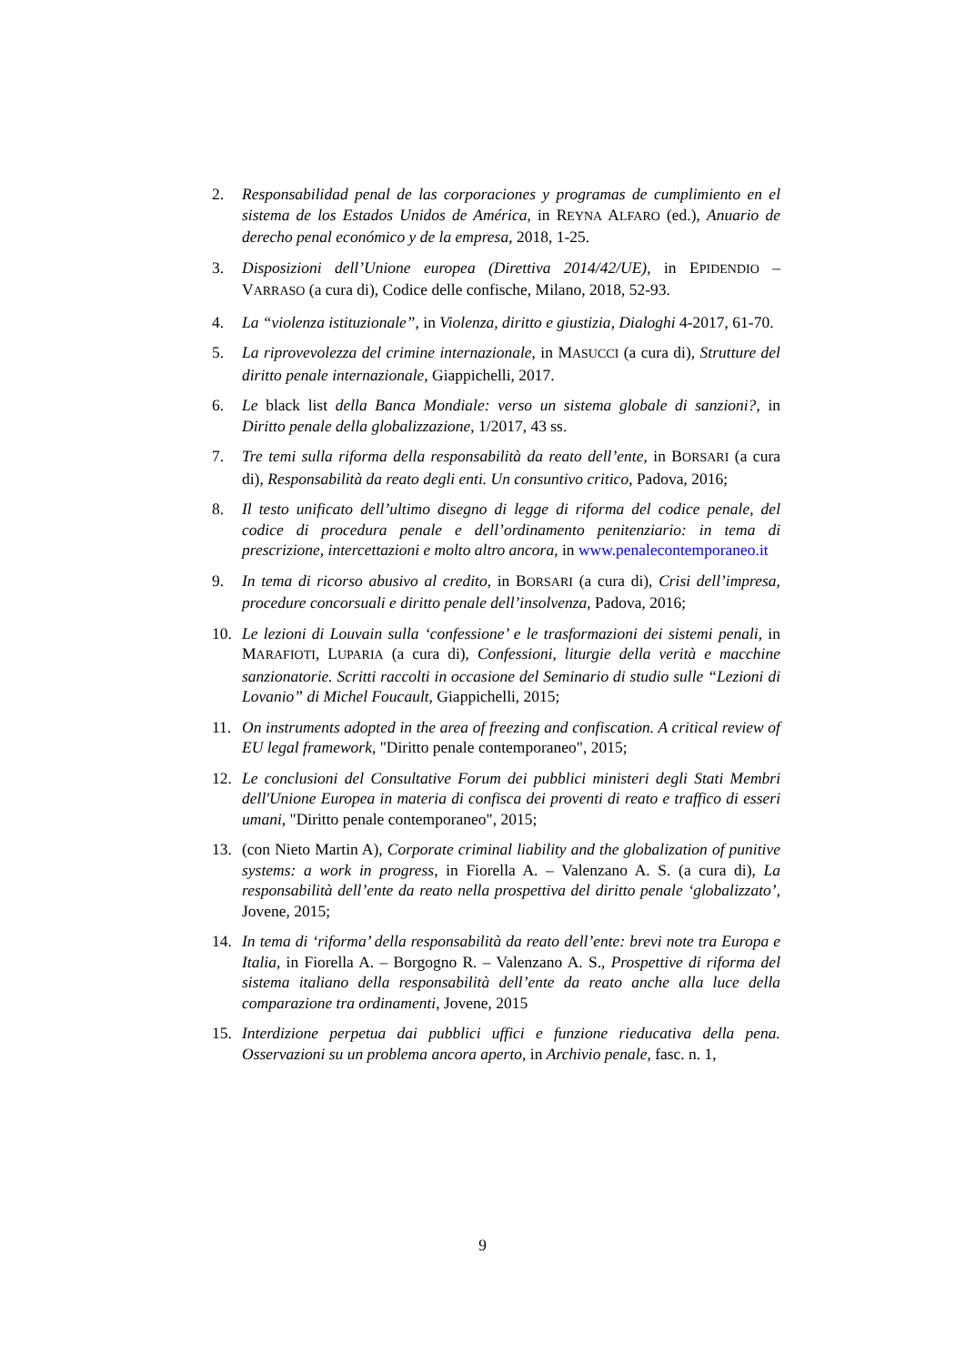2. Responsabilidad penal de las corporaciones y programas de cumplimiento en el sistema de los Estados Unidos de América, in REYNA ALFARO (ed.), Anuario de derecho penal económico y de la empresa, 2018, 1-25.
3. Disposizioni dell’Unione europea (Direttiva 2014/42/UE), in EPIDENDIO – VARRASO (a cura di), Codice delle confische, Milano, 2018, 52-93.
4. La “violenza istituzionale”, in Violenza, diritto e giustizia, Dialoghi 4-2017, 61-70.
5. La riprovevolezza del crimine internazionale, in MASUCCI (a cura di), Strutture del diritto penale internazionale, Giappichelli, 2017.
6. Le black list della Banca Mondiale: verso un sistema globale di sanzioni?, in Diritto penale della globalizzazione, 1/2017, 43 ss.
7. Tre temi sulla riforma della responsabilità da reato dell’ente, in BORSARI (a cura di), Responsabilità da reato degli enti. Un consuntivo critico, Padova, 2016;
8. Il testo unificato dell’ultimo disegno di legge di riforma del codice penale, del codice di procedura penale e dell’ordinamento penitenziario: in tema di prescrizione, intercettazioni e molto altro ancora, in www.penalecontemporaneo.it
9. In tema di ricorso abusivo al credito, in BORSARI (a cura di), Crisi dell’impresa, procedure concorsuali e diritto penale dell’insolvenza, Padova, 2016;
10. Le lezioni di Louvain sulla ‘confessione’ e le trasformazioni dei sistemi penali, in MARAFIOTI, LUPARIA (a cura di), Confessioni, liturgie della verità e macchine sanzionatorie. Scritti raccolti in occasione del Seminario di studio sulle “Lezioni di Lovanio” di Michel Foucault, Giappichelli, 2015;
11. On instruments adopted in the area of freezing and confiscation. A critical review of EU legal framework, "Diritto penale contemporaneo", 2015;
12. Le conclusioni del Consultative Forum dei pubblici ministeri degli Stati Membri dell'Unione Europea in materia di confisca dei proventi di reato e traffico di esseri umani, "Diritto penale contemporaneo", 2015;
13. (con Nieto Martin A), Corporate criminal liability and the globalization of punitive systems: a work in progress, in Fiorella A. – Valenzano A. S. (a cura di), La responsabilità dell’ente da reato nella prospettiva del diritto penale ‘globalizzato’, Jovene, 2015;
14. In tema di ‘riforma’ della responsabilità da reato dell’ente: brevi note tra Europa e Italia, in Fiorella A. – Borgogno R. – Valenzano A. S., Prospettive di riforma del sistema italiano della responsabilità dell’ente da reato anche alla luce della comparazione tra ordinamenti, Jovene, 2015
15. Interdizione perpetua dai pubblici uffici e funzione rieducativa della pena. Osservazioni su un problema ancora aperto, in Archivio penale, fasc. n. 1,
9